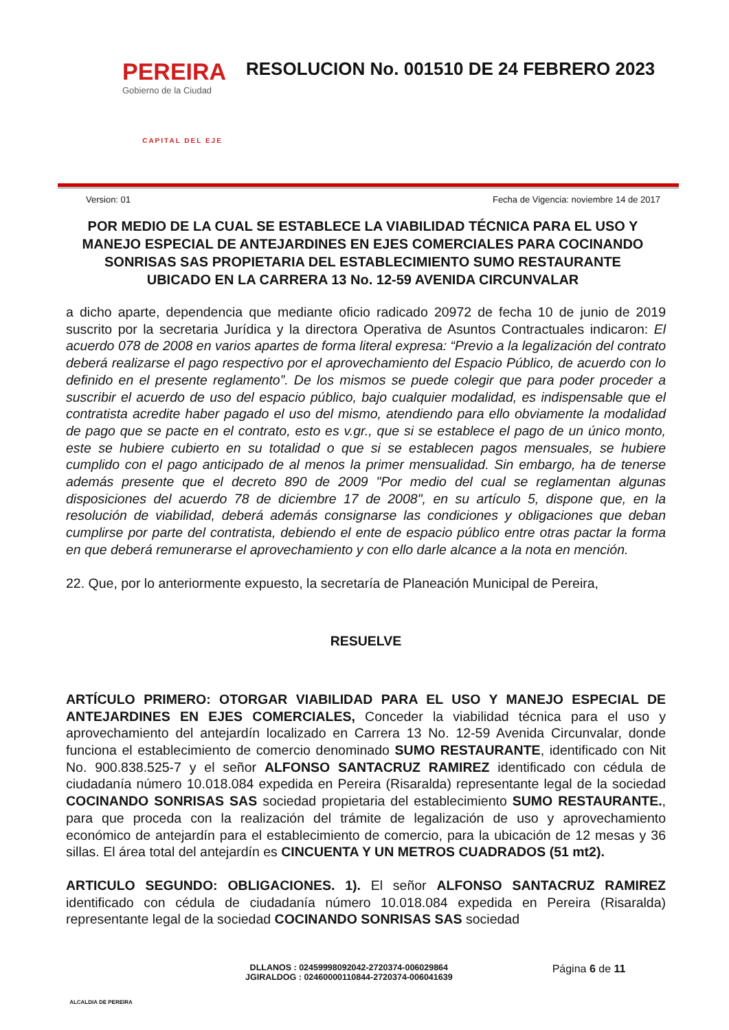PEREIRA
Gobierno de la Ciudad
CAPITAL DEL EJE
RESOLUCION No. 001510 DE 24 FEBRERO 2023
Version: 01 Fecha de Vigencia: noviembre 14 de 2017
POR MEDIO DE LA CUAL SE ESTABLECE LA VIABILIDAD TÉCNICA PARA EL USO Y MANEJO ESPECIAL DE ANTEJARDINES EN EJES COMERCIALES PARA COCINANDO SONRISAS SAS PROPIETARIA DEL ESTABLECIMIENTO SUMO RESTAURANTE UBICADO EN LA CARRERA 13 No. 12-59 AVENIDA CIRCUNVALAR
a dicho aparte, dependencia que mediante oficio radicado 20972 de fecha 10 de junio de 2019 suscrito por la secretaria Jurídica y la directora Operativa de Asuntos Contractuales indicaron: El acuerdo 078 de 2008 en varios apartes de forma literal expresa: “Previo a la legalización del contrato deberá realizarse el pago respectivo por el aprovechamiento del Espacio Público, de acuerdo con lo definido en el presente reglamento”. De los mismos se puede colegir que para poder proceder a suscribir el acuerdo de uso del espacio público, bajo cualquier modalidad, es indispensable que el contratista acredite haber pagado el uso del mismo, atendiendo para ello obviamente la modalidad de pago que se pacte en el contrato, esto es v.gr., que si se establece el pago de un único monto, este se hubiere cubierto en su totalidad o que si se establecen pagos mensuales, se hubiere cumplido con el pago anticipado de al menos la primer mensualidad. Sin embargo, ha de tenerse además presente que el decreto 890 de 2009 "Por medio del cual se reglamentan algunas disposiciones del acuerdo 78 de diciembre 17 de 2008", en su artículo 5, dispone que, en la resolución de viabilidad, deberá además consignarse las condiciones y obligaciones que deban cumplirse por parte del contratista, debiendo el ente de espacio público entre otras pactar la forma en que deberá remunerarse el aprovechamiento y con ello darle alcance a la nota en mención.
22. Que, por lo anteriormente expuesto, la secretaría de Planeación Municipal de Pereira,
RESUELVE
ARTÍCULO PRIMERO: OTORGAR VIABILIDAD PARA EL USO Y MANEJO ESPECIAL DE ANTEJARDINES EN EJES COMERCIALES, Conceder la viabilidad técnica para el uso y aprovechamiento del antejardín localizado en Carrera 13 No. 12-59 Avenida Circunvalar, donde funciona el establecimiento de comercio denominado SUMO RESTAURANTE, identificado con Nit No. 900.838.525-7 y el señor ALFONSO SANTACRUZ RAMIREZ identificado con cédula de ciudadanía número 10.018.084 expedida en Pereira (Risaralda) representante legal de la sociedad COCINANDO SONRISAS SAS sociedad propietaria del establecimiento SUMO RESTAURANTE., para que proceda con la realización del trámite de legalización de uso y aprovechamiento económico de antejardín para el establecimiento de comercio, para la ubicación de 12 mesas y 36 sillas. El área total del antejardín es CINCUENTA Y UN METROS CUADRADOS (51 mt2).
ARTICULO SEGUNDO: OBLIGACIONES. 1). El señor ALFONSO SANTACRUZ RAMIREZ identificado con cédula de ciudadanía número 10.018.084 expedida en Pereira (Risaralda) representante legal de la sociedad COCINANDO SONRISAS SAS sociedad
ALCALDIA DE PEREIRA
DLLANOS : 02459998092042-2720374-006029864
JGIRALDOG : 02460000110844-2720374-006041639
Página 6 de 11